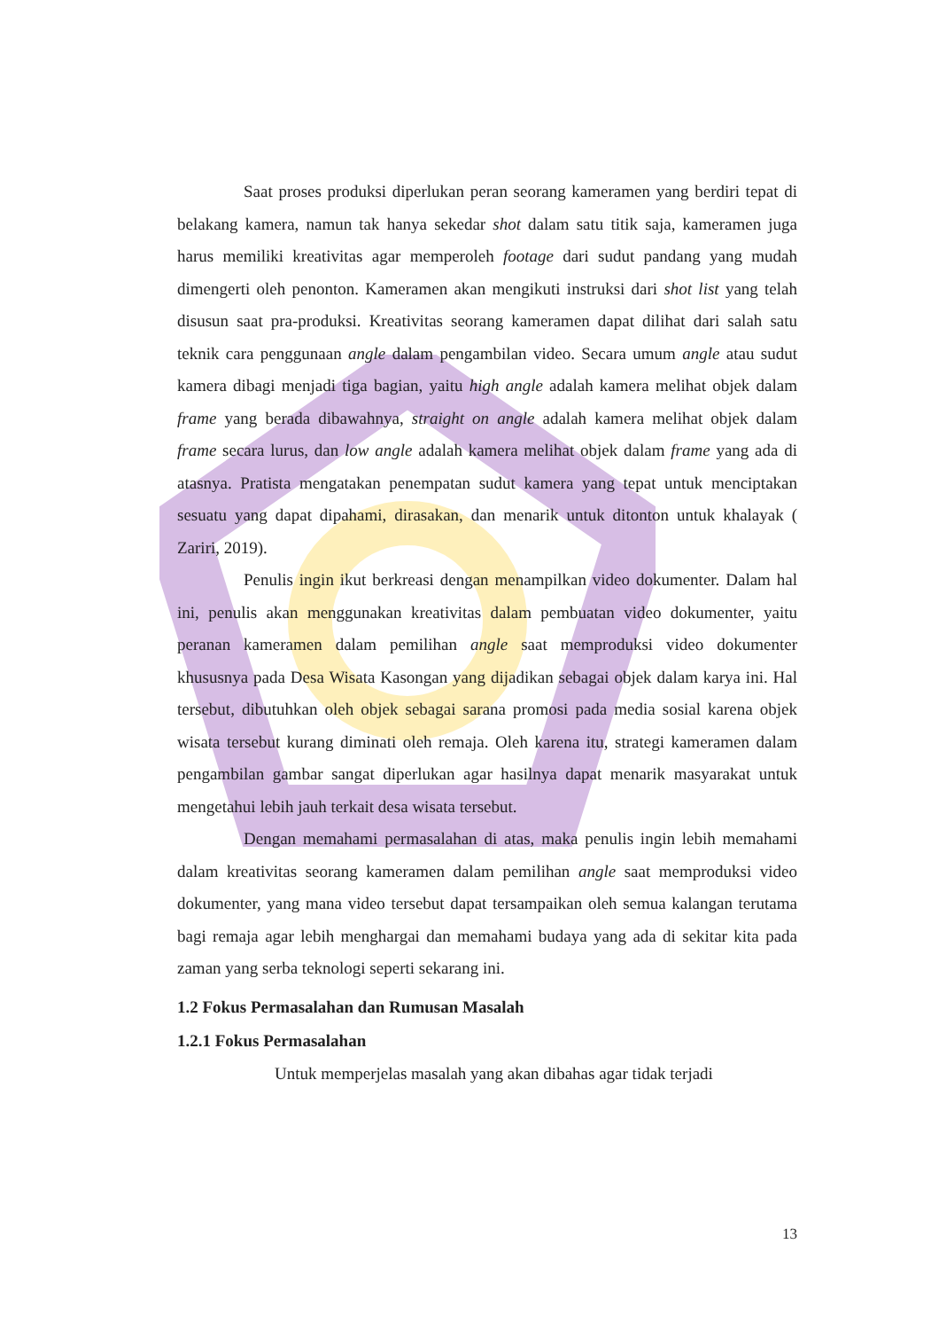Saat proses produksi diperlukan peran seorang kameramen yang berdiri tepat di belakang kamera, namun tak hanya sekedar shot dalam satu titik saja, kameramen juga harus memiliki kreativitas agar memperoleh footage dari sudut pandang yang mudah dimengerti oleh penonton. Kameramen akan mengikuti instruksi dari shot list yang telah disusun saat pra-produksi. Kreativitas seorang kameramen dapat dilihat dari salah satu teknik cara penggunaan angle dalam pengambilan video. Secara umum angle atau sudut kamera dibagi menjadi tiga bagian, yaitu high angle adalah kamera melihat objek dalam frame yang berada dibawahnya, straight on angle adalah kamera melihat objek dalam frame secara lurus, dan low angle adalah kamera melihat objek dalam frame yang ada di atasnya. Pratista mengatakan penempatan sudut kamera yang tepat untuk menciptakan sesuatu yang dapat dipahami, dirasakan, dan menarik untuk ditonton untuk khalayak ( Zariri, 2019).
Penulis ingin ikut berkreasi dengan menampilkan video dokumenter. Dalam hal ini, penulis akan menggunakan kreativitas dalam pembuatan video dokumenter, yaitu peranan kameramen dalam pemilihan angle saat memproduksi video dokumenter khususnya pada Desa Wisata Kasongan yang dijadikan sebagai objek dalam karya ini. Hal tersebut, dibutuhkan oleh objek sebagai sarana promosi pada media sosial karena objek wisata tersebut kurang diminati oleh remaja. Oleh karena itu, strategi kameramen dalam pengambilan gambar sangat diperlukan agar hasilnya dapat menarik masyarakat untuk mengetahui lebih jauh terkait desa wisata tersebut.
Dengan memahami permasalahan di atas, maka penulis ingin lebih memahami dalam kreativitas seorang kameramen dalam pemilihan angle saat memproduksi video dokumenter, yang mana video tersebut dapat tersampaikan oleh semua kalangan terutama bagi remaja agar lebih menghargai dan memahami budaya yang ada di sekitar kita pada zaman yang serba teknologi seperti sekarang ini.
1.2 Fokus Permasalahan dan Rumusan Masalah
1.2.1 Fokus Permasalahan
Untuk memperjelas masalah yang akan dibahas agar tidak terjadi
13